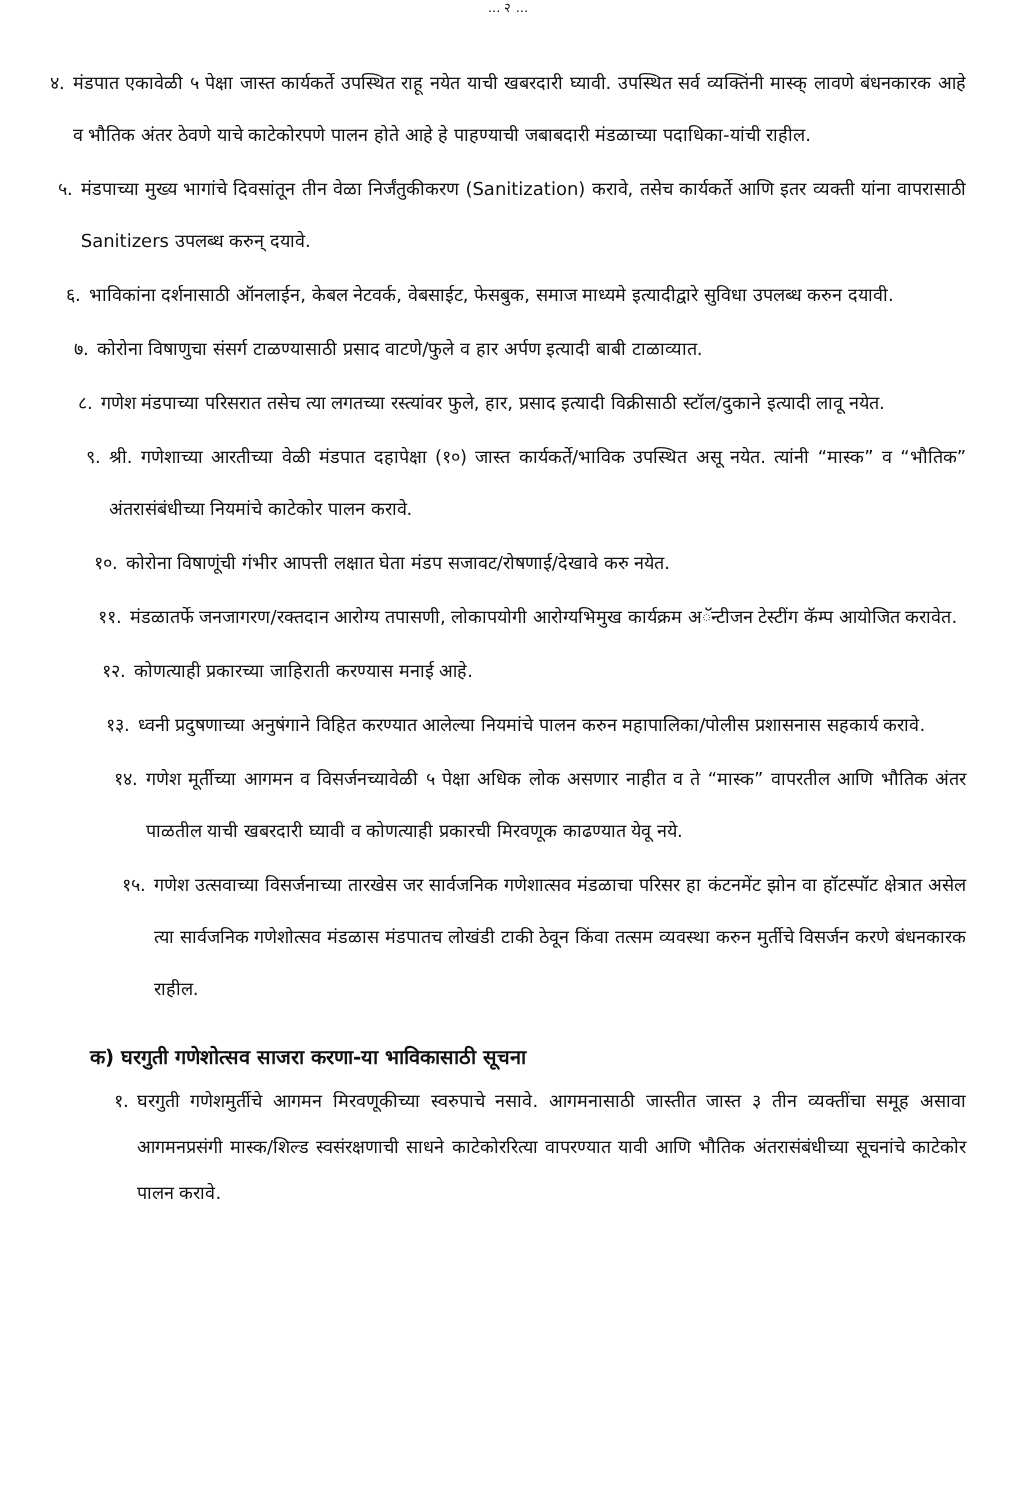... २ ...
४. मंडपात एकावेळी ५ पेक्षा जास्त कार्यकर्ते उपस्थित राहू नयेत याची खबरदारी घ्यावी. उपस्थित सर्व व्यक्तिंनी मास्क् लावणे बंधनकारक आहे व भौतिक अंतर ठेवणे याचे काटेकोरपणे पालन होते आहे हे पाहण्याची जबाबदारी मंडळाच्या पदाधिका-यांची राहील.
५. मंडपाच्या मुख्य भागांचे दिवसांतून तीन वेळा निर्जंतुकीकरण (Sanitization) करावे, तसेच कार्यकर्ते आणि इतर व्यक्ती यांना वापरासाठी Sanitizers उपलब्ध करुन् दयावे.
६. भाविकांना दर्शनासाठी ऑनलाईन, केबल नेटवर्क, वेबसाईट, फेसबुक, समाज माध्यमे इत्यादीद्वारे सुविधा उपलब्ध करुन दयावी.
७. कोरोना विषाणुचा संसर्ग टाळण्यासाठी प्रसाद वाटणे/फुले व हार अर्पण इत्यादी बाबी टाळाव्यात.
८. गणेश मंडपाच्या परिसरात तसेच त्या लगतच्या रस्त्यांवर फुले, हार, प्रसाद इत्यादी विक्रीसाठी स्टॉल/दुकाने इत्यादी लावू नयेत.
९. श्री. गणेशाच्या आरतीच्या वेळी मंडपात दहापेक्षा (१०) जास्त कार्यकर्ते/भाविक उपस्थित असू नयेत. त्यांनी “मास्क” व “भौतिक” अंतरासंबंधीच्या नियमांचे काटेकोर पालन करावे.
१०. कोरोना विषाणूंची गंभीर आपत्ती लक्षात घेता मंडप सजावट/रोषणाई/देखावे करु नयेत.
११. मंडळातर्फे जनजागरण/रक्तदान आरोग्य तपासणी, लोकापयोगी आरोग्यभिमुख कार्यक्रम अॅन्टीजन टेस्टींग कॅम्प आयोजित करावेत.
१२. कोणत्याही प्रकारच्या जाहिराती करण्यास मनाई आहे.
१३. ध्वनी प्रदुषणाच्या अनुषंगाने विहित करण्यात आलेल्या नियमांचे पालन करुन महापालिका/पोलीस प्रशासनास सहकार्य करावे.
१४. गणेश मूर्तीच्या आगमन व विसर्जनच्यावेळी ५ पेक्षा अधिक लोक असणार नाहीत व ते “मास्क” वापरतील आणि भौतिक अंतर पाळतील याची खबरदारी घ्यावी व कोणत्याही प्रकारची मिरवणूक काढण्यात येवू नये.
१५. गणेश उत्सवाच्या विसर्जनाच्या तारखेस जर सार्वजनिक गणेशात्सव मंडळाचा परिसर हा कंटनमेंट झोन वा हॉटस्पॉट क्षेत्रात असेल त्या सार्वजनिक गणेशोत्सव मंडळास मंडपातच लोखंडी टाकी ठेवून किंवा तत्सम व्यवस्था करुन मुर्तीचे विसर्जन करणे बंधनकारक राहील.
क) घरगुती गणेशोत्सव साजरा करणा-या भाविकासाठी सूचना
१. घरगुती गणेशमुर्तीचे आगमन मिरवणूकीच्या स्वरुपाचे नसावे. आगमनासाठी जास्तीत जास्त ३ तीन व्यक्तींचा समूह असावा आगमनप्रसंगी मास्क/शिल्ड स्वसंरक्षणाची साधने काटेकोररित्या वापरण्यात यावी आणि भौतिक अंतरासंबंधीच्या सूचनांचे काटेकोर पालन करावे.